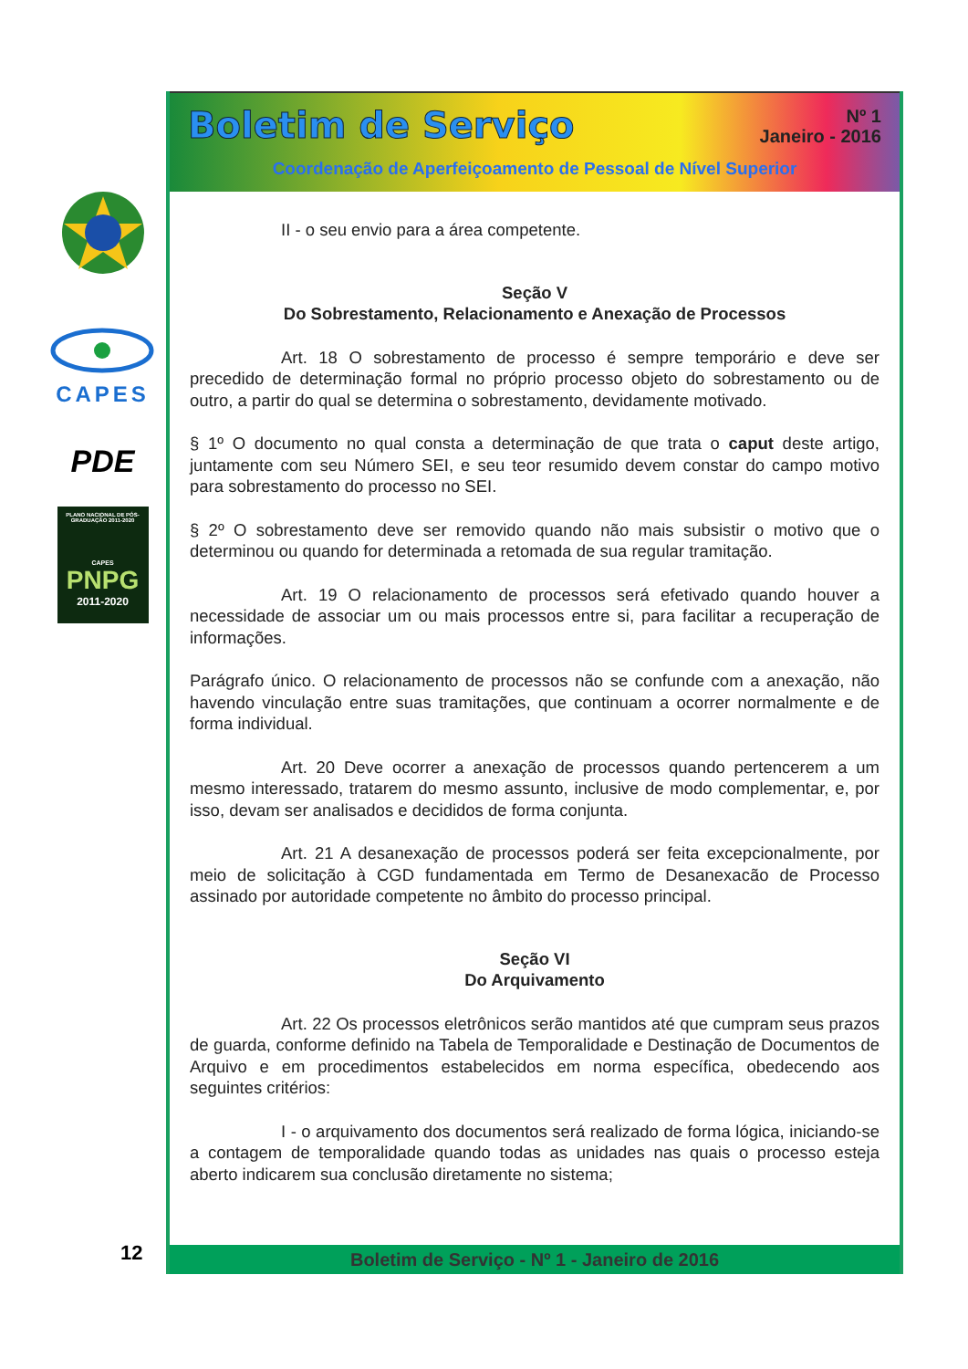CAPES
PDE
PLANO NACIONAL DE PÓS-GRADUAÇÃO 2011-2020
CAPES
PNPG
2011-2020
Boletim de Serviço
Nº 1
Janeiro - 2016
Coordenação de Aperfeiçoamento de Pessoal de Nível Superior
II - o seu envio para a área competente.
Seção V
Do Sobrestamento, Relacionamento e Anexação de Processos
Art. 18 O sobrestamento de processo é sempre temporário e deve ser precedido de determinação formal no próprio processo objeto do sobrestamento ou de outro, a partir do qual se determina o sobrestamento, devidamente motivado.
§ 1º O documento no qual consta a determinação de que trata o caput deste artigo, juntamente com seu Número SEI, e seu teor resumido devem constar do campo motivo para sobrestamento do processo no SEI.
§ 2º O sobrestamento deve ser removido quando não mais subsistir o motivo que o determinou ou quando for determinada a retomada de sua regular tramitação.
Art. 19 O relacionamento de processos será efetivado quando houver a necessidade de associar um ou mais processos entre si, para facilitar a recuperação de informações.
Parágrafo único. O relacionamento de processos não se confunde com a anexação, não havendo vinculação entre suas tramitações, que continuam a ocorrer normalmente e de forma individual.
Art. 20 Deve ocorrer a anexação de processos quando pertencerem a um mesmo interessado, tratarem do mesmo assunto, inclusive de modo complementar, e, por isso, devam ser analisados e decididos de forma conjunta.
Art. 21 A desanexação de processos poderá ser feita excepcionalmente, por meio de solicitação à CGD fundamentada em Termo de Desanexacão de Processo assinado por autoridade competente no âmbito do processo principal.
Seção VI
Do Arquivamento
Art. 22 Os processos eletrônicos serão mantidos até que cumpram seus prazos de guarda, conforme definido na Tabela de Temporalidade e Destinação de Documentos de Arquivo e em procedimentos estabelecidos em norma específica, obedecendo aos seguintes critérios:
I - o arquivamento dos documentos será realizado de forma lógica, iniciando-se a contagem de temporalidade quando todas as unidades nas quais o processo esteja aberto indicarem sua conclusão diretamente no sistema;
Boletim de Serviço - Nº 1 - Janeiro de 2016
12